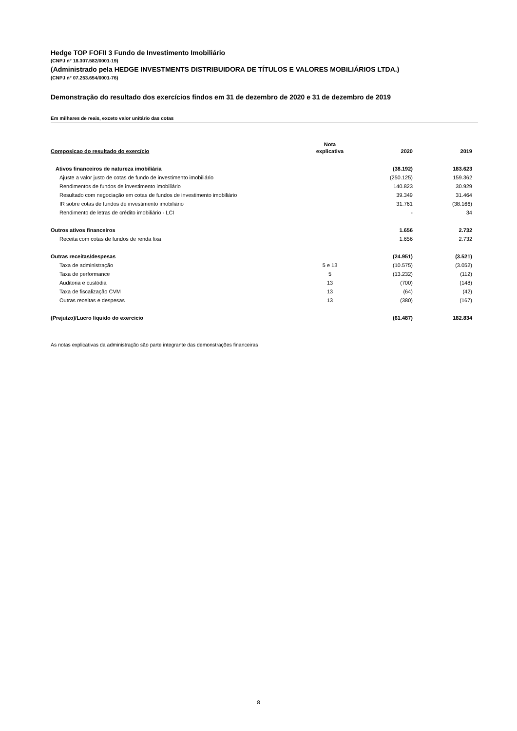Hedge TOP FOFII 3 Fundo de Investimento Imobiliário
(CNPJ n° 18.307.582/0001-19)
(Administrado pela HEDGE INVESTMENTS DISTRIBUIDORA DE TÍTULOS E VALORES MOBILIÁRIOS LTDA.)
(CNPJ n° 07.253.654/0001-76)
Demonstração do resultado dos exercícios findos em 31 de dezembro de 2020 e 31 de dezembro de 2019
Em milhares de reais, exceto valor unitário das cotas
| Composiçao do resultado do exercício | Nota explicativa | 2020 | 2019 |
| --- | --- | --- | --- |
| Ativos financeiros de natureza imobiliária | | (38.192) | 183.623 |
| Ajuste a valor justo de cotas de fundo de investimento imobiliário | | (250.125) | 159.362 |
| Rendimentos de fundos de investimento imobiliário | | 140.823 | 30.929 |
| Resultado com negociação em cotas de fundos de investimento imobiliário | | 39.349 | 31.464 |
| IR sobre cotas de fundos de investimento imobiliário | | 31.761 | (38.166) |
| Rendimento de letras de crédito imobiliário - LCI | | - | 34 |
| Outros ativos financeiros | | 1.656 | 2.732 |
| Receita com cotas de fundos de renda fixa | | 1.656 | 2.732 |
| Outras receitas/despesas | | (24.951) | (3.521) |
| Taxa de administração | 5 e 13 | (10.575) | (3.052) |
| Taxa de performance | 5 | (13.232) | (112) |
| Auditoria e custódia | 13 | (700) | (148) |
| Taxa de fiscalização CVM | 13 | (64) | (42) |
| Outras receitas e despesas | 13 | (380) | (167) |
| (Prejuízo)/Lucro líquido do exercicio | | (61.487) | 182.834 |
As notas explicativas da administração são parte integrante das demonstrações financeiras
8